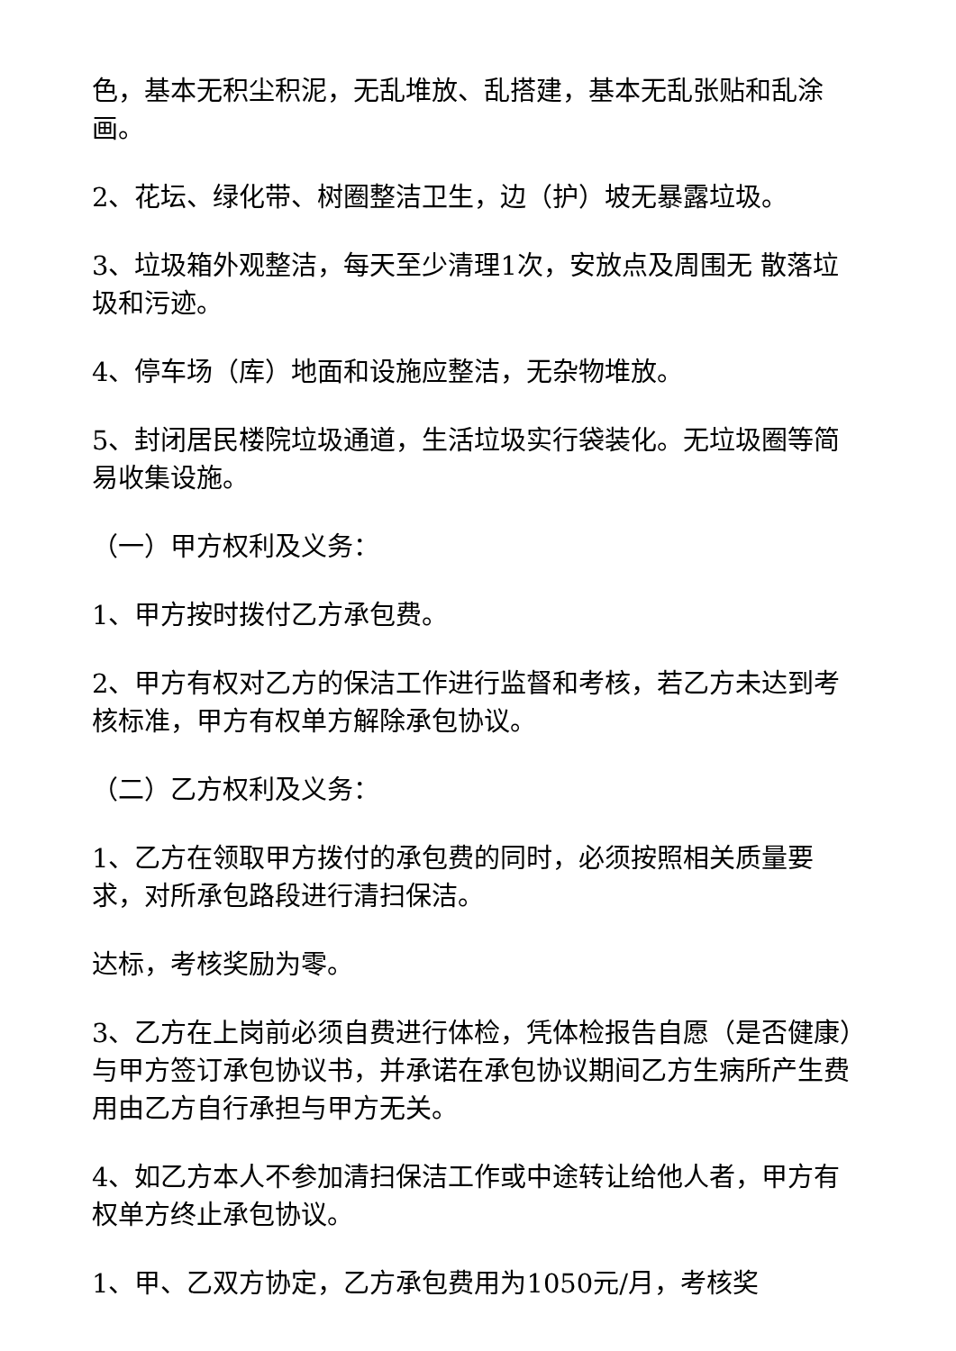色，基本无积尘积泥，无乱堆放、乱搭建，基本无乱张贴和乱涂画。
2、花坛、绿化带、树圈整洁卫生，边（护）坡无暴露垃圾。
3、垃圾箱外观整洁，每天至少清理1次，安放点及周围无 散落垃圾和污迹。
4、停车场（库）地面和设施应整洁，无杂物堆放。
5、封闭居民楼院垃圾通道，生活垃圾实行袋装化。无垃圾圈等简易收集设施。
（一）甲方权利及义务：
1、甲方按时拨付乙方承包费。
2、甲方有权对乙方的保洁工作进行监督和考核，若乙方未达到考核标准，甲方有权单方解除承包协议。
（二）乙方权利及义务：
1、乙方在领取甲方拨付的承包费的同时，必须按照相关质量要求，对所承包路段进行清扫保洁。
达标，考核奖励为零。
3、乙方在上岗前必须自费进行体检，凭体检报告自愿（是否健康）与甲方签订承包协议书，并承诺在承包协议期间乙方生病所产生费用由乙方自行承担与甲方无关。
4、如乙方本人不参加清扫保洁工作或中途转让给他人者，甲方有权单方终止承包协议。
1、甲、乙双方协定，乙方承包费用为1050元/月，考核奖